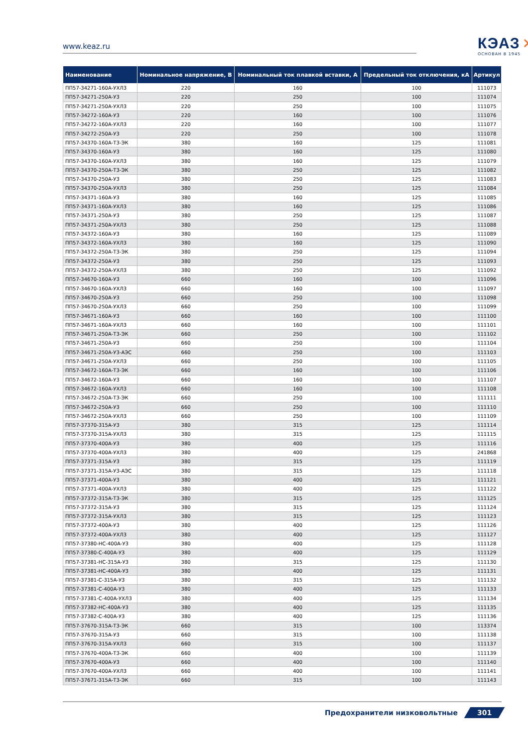www.keaz.ru
КЭАЗ ✕
ОСНОВАН В 1945
| Наименование | Номинальное напряжение, В | Номинальный ток плавкой вставки, А | Предельный ток отключения, кА | Артикул |
| --- | --- | --- | --- | --- |
| ПП57-34271-160А-УХЛ3 | 220 | 160 | 100 | 111073 |
| ПП57-34271-250А-У3 | 220 | 250 | 100 | 111074 |
| ПП57-34271-250А-УХЛ3 | 220 | 250 | 100 | 111075 |
| ПП57-34272-160А-У3 | 220 | 160 | 100 | 111076 |
| ПП57-34272-160А-УХЛ3 | 220 | 160 | 100 | 111077 |
| ПП57-34272-250А-У3 | 220 | 250 | 100 | 111078 |
| ПП57-34370-160А-Т3-ЭК | 380 | 160 | 125 | 111081 |
| ПП57-34370-160А-У3 | 380 | 160 | 125 | 111080 |
| ПП57-34370-160А-УХЛ3 | 380 | 160 | 125 | 111079 |
| ПП57-34370-250А-Т3-ЭК | 380 | 250 | 125 | 111082 |
| ПП57-34370-250А-У3 | 380 | 250 | 125 | 111083 |
| ПП57-34370-250А-УХЛ3 | 380 | 250 | 125 | 111084 |
| ПП57-34371-160А-У3 | 380 | 160 | 125 | 111085 |
| ПП57-34371-160А-УХЛ3 | 380 | 160 | 125 | 111086 |
| ПП57-34371-250А-У3 | 380 | 250 | 125 | 111087 |
| ПП57-34371-250А-УХЛ3 | 380 | 250 | 125 | 111088 |
| ПП57-34372-160А-У3 | 380 | 160 | 125 | 111089 |
| ПП57-34372-160А-УХЛ3 | 380 | 160 | 125 | 111090 |
| ПП57-34372-250А-Т3-ЭК | 380 | 250 | 125 | 111094 |
| ПП57-34372-250А-У3 | 380 | 250 | 125 | 111093 |
| ПП57-34372-250А-УХЛ3 | 380 | 250 | 125 | 111092 |
| ПП57-34670-160А-У3 | 660 | 160 | 100 | 111096 |
| ПП57-34670-160А-УХЛ3 | 660 | 160 | 100 | 111097 |
| ПП57-34670-250А-У3 | 660 | 250 | 100 | 111098 |
| ПП57-34670-250А-УХЛ3 | 660 | 250 | 100 | 111099 |
| ПП57-34671-160А-У3 | 660 | 160 | 100 | 111100 |
| ПП57-34671-160А-УХЛ3 | 660 | 160 | 100 | 111101 |
| ПП57-34671-250А-Т3-ЭК | 660 | 250 | 100 | 111102 |
| ПП57-34671-250А-У3 | 660 | 250 | 100 | 111104 |
| ПП57-34671-250А-У3-АЭС | 660 | 250 | 100 | 111103 |
| ПП57-34671-250А-УХЛ3 | 660 | 250 | 100 | 111105 |
| ПП57-34672-160А-Т3-ЭК | 660 | 160 | 100 | 111106 |
| ПП57-34672-160А-У3 | 660 | 160 | 100 | 111107 |
| ПП57-34672-160А-УХЛ3 | 660 | 160 | 100 | 111108 |
| ПП57-34672-250А-Т3-ЭК | 660 | 250 | 100 | 111111 |
| ПП57-34672-250А-У3 | 660 | 250 | 100 | 111110 |
| ПП57-34672-250А-УХЛ3 | 660 | 250 | 100 | 111109 |
| ПП57-37370-315А-У3 | 380 | 315 | 125 | 111114 |
| ПП57-37370-315А-УХЛ3 | 380 | 315 | 125 | 111115 |
| ПП57-37370-400А-У3 | 380 | 400 | 125 | 111116 |
| ПП57-37370-400А-УХЛ3 | 380 | 400 | 125 | 241868 |
| ПП57-37371-315А-У3 | 380 | 315 | 125 | 111119 |
| ПП57-37371-315А-У3-АЭС | 380 | 315 | 125 | 111118 |
| ПП57-37371-400А-У3 | 380 | 400 | 125 | 111121 |
| ПП57-37371-400А-УХЛ3 | 380 | 400 | 125 | 111122 |
| ПП57-37372-315А-Т3-ЭК | 380 | 315 | 125 | 111125 |
| ПП57-37372-315А-У3 | 380 | 315 | 125 | 111124 |
| ПП57-37372-315А-УХЛ3 | 380 | 315 | 125 | 111123 |
| ПП57-37372-400А-У3 | 380 | 400 | 125 | 111126 |
| ПП57-37372-400А-УХЛ3 | 380 | 400 | 125 | 111127 |
| ПП57-37380-НС-400А-У3 | 380 | 400 | 125 | 111128 |
| ПП57-37380-С-400А-У3 | 380 | 400 | 125 | 111129 |
| ПП57-37381-НС-315А-У3 | 380 | 315 | 125 | 111130 |
| ПП57-37381-НС-400А-У3 | 380 | 400 | 125 | 111131 |
| ПП57-37381-С-315А-У3 | 380 | 315 | 125 | 111132 |
| ПП57-37381-С-400А-У3 | 380 | 400 | 125 | 111133 |
| ПП57-37381-С-400А-УХЛ3 | 380 | 400 | 125 | 111134 |
| ПП57-37382-НС-400А-У3 | 380 | 400 | 125 | 111135 |
| ПП57-37382-С-400А-У3 | 380 | 400 | 125 | 111136 |
| ПП57-37670-315А-Т3-ЭК | 660 | 315 | 100 | 113374 |
| ПП57-37670-315А-У3 | 660 | 315 | 100 | 111138 |
| ПП57-37670-315А-УХЛ3 | 660 | 315 | 100 | 111137 |
| ПП57-37670-400А-Т3-ЭК | 660 | 400 | 100 | 111139 |
| ПП57-37670-400А-У3 | 660 | 400 | 100 | 111140 |
| ПП57-37670-400А-УХЛ3 | 660 | 400 | 100 | 111141 |
| ПП57-37671-315А-Т3-ЭК | 660 | 315 | 100 | 111143 |
Предохранители низковольтные 301